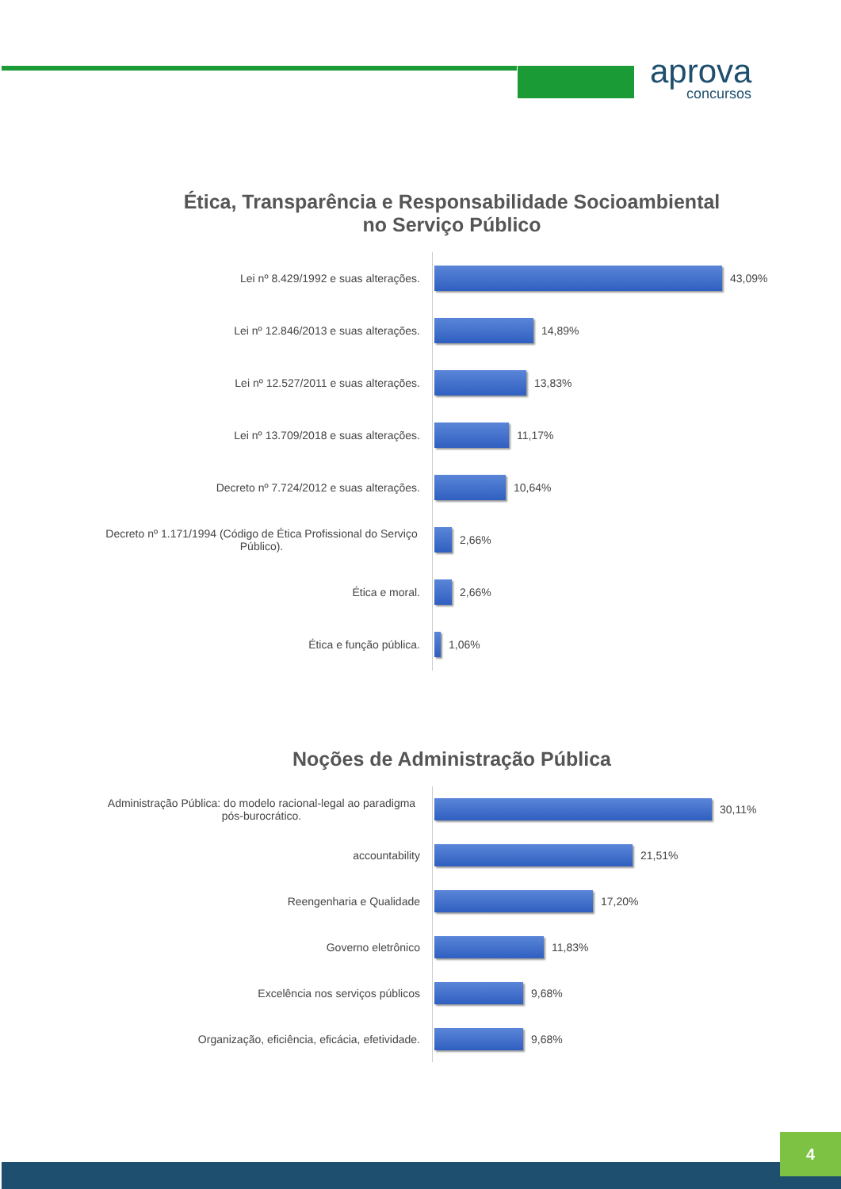aprova
concursos
Ética, Transparência e Responsabilidade Socioambiental
no Serviço Público
Lei nº 8.429/1992 e suas alterações.
43,09%
Lei nº 12.846/2013 e suas alterações.
14,89%
Lei nº 12.527/2011 e suas alterações.
13,83%
Lei nº 13.709/2018 e suas alterações.
11,17%
Decreto nº 7.724/2012 e suas alterações.
10,64%
Decreto nº 1.171/1994 (Código de Ética Profissional do Serviço Público).
2,66%
Ética e moral.
2,66%
Ética e função pública.
1,06%
Noções de Administração Pública
Administração Pública: do modelo racional-legal ao paradigma pós-burocrático.
30,11%
accountability
21,51%
Reengenharia e Qualidade
17,20%
Governo eletrônico
11,83%
Excelência nos serviços públicos
9,68%
Organização, eficiência, eficácia, efetividade.
9,68%
4